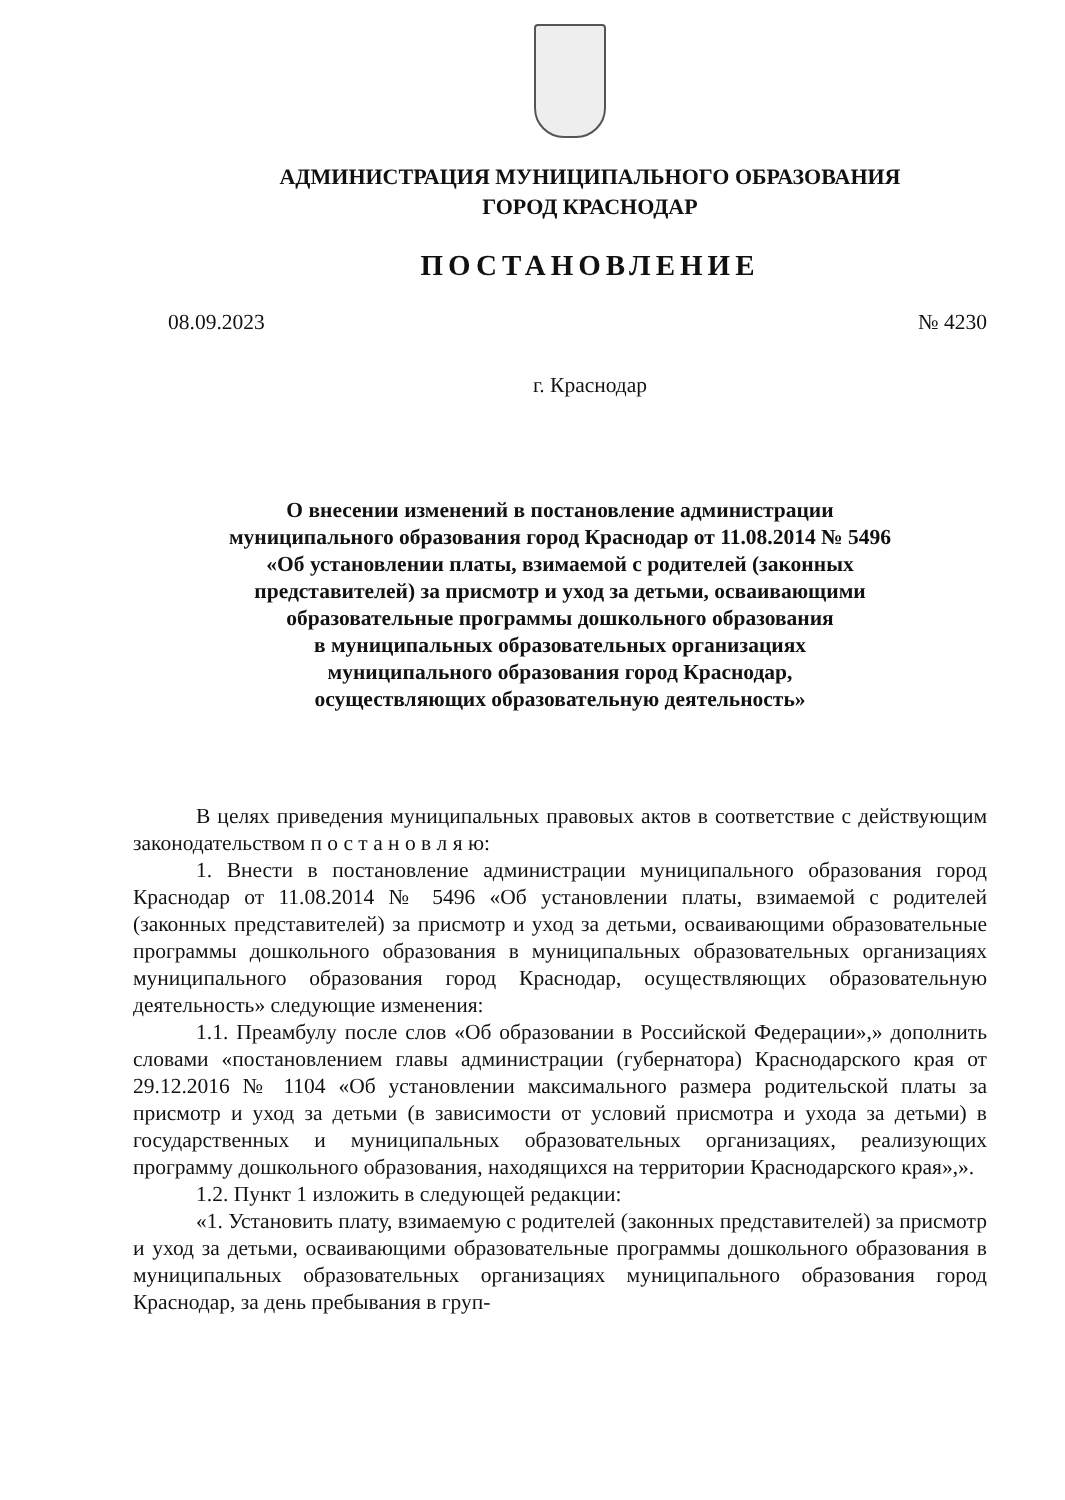АДМИНИСТРАЦИЯ МУНИЦИПАЛЬНОГО ОБРАЗОВАНИЯ
ГОРОД КРАСНОДАР
ПОСТАНОВЛЕНИЕ
08.09.2023 № 4230
г. Краснодар
О внесении изменений в постановление администрации
муниципального образования город Краснодар от 11.08.2014 № 5496
«Об установлении платы, взимаемой с родителей (законных
представителей) за присмотр и уход за детьми, осваивающими
образовательные программы дошкольного образования
в муниципальных образовательных организациях
муниципального образования город Краснодар,
осуществляющих образовательную деятельность»
В целях приведения муниципальных правовых актов в соответствие с действующим законодательством п о с т а н о в л я ю:
1. Внести в постановление администрации муниципального образования город Краснодар от 11.08.2014 № 5496 «Об установлении платы, взимаемой с родителей (законных представителей) за присмотр и уход за детьми, осваивающими образовательные программы дошкольного образования в муниципальных образовательных организациях муниципального образования город Краснодар, осуществляющих образовательную деятельность» следующие изменения:
1.1. Преамбулу после слов «Об образовании в Российской Федерации»,» дополнить словами «постановлением главы администрации (губернатора) Краснодарского края от 29.12.2016 № 1104 «Об установлении максимального размера родительской платы за присмотр и уход за детьми (в зависимости от условий присмотра и ухода за детьми) в государственных и муниципальных образовательных организациях, реализующих программу дошкольного образования, находящихся на территории Краснодарского края»,».
1.2. Пункт 1 изложить в следующей редакции:
«1. Установить плату, взимаемую с родителей (законных представителей) за присмотр и уход за детьми, осваивающими образовательные программы дошкольного образования в муниципальных образовательных организациях муниципального образования город Краснодар, за день пребывания в груп-